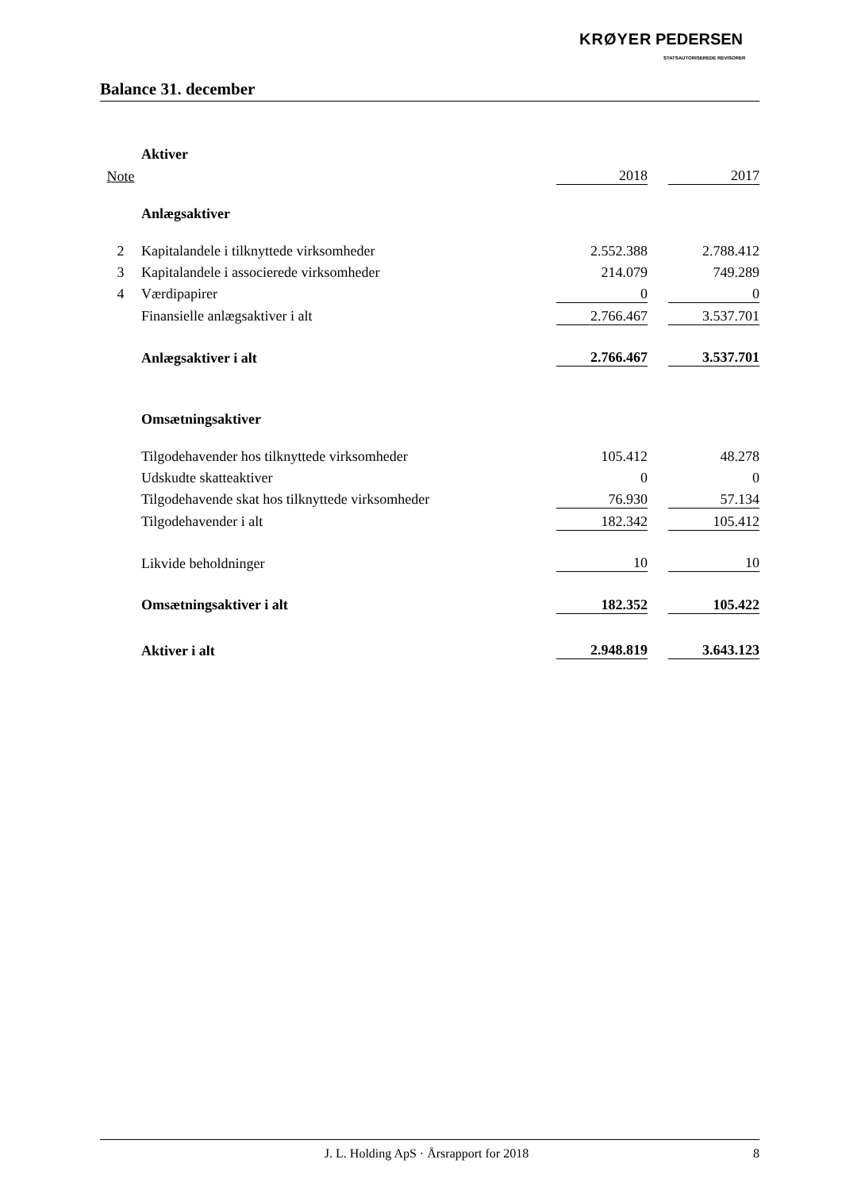KRØYER PEDERSEN
STATSAUTORISEREDE REVISORER
Balance 31. december
| | Aktiver | | | |
| Note | | 2018 | | 2017 |
| | Anlægsaktiver | | | |
| 2 | Kapitalandele i tilknyttede virksomheder | 2.552.388 | | 2.788.412 |
| 3 | Kapitalandele i associerede virksomheder | 214.079 | | 749.289 |
| 4 | Værdipapirer | 0 | | 0 |
| | Finansielle anlægsaktiver i alt | 2.766.467 | | 3.537.701 |
| | Anlægsaktiver i alt | 2.766.467 | | 3.537.701 |
| | Omsætningsaktiver | | | |
| | Tilgodehavender hos tilknyttede virksomheder | 105.412 | | 48.278 |
| | Udskudte skatteaktiver | 0 | | 0 |
| | Tilgodehavende skat hos tilknyttede virksomheder | 76.930 | | 57.134 |
| | Tilgodehavender i alt | 182.342 | | 105.412 |
| | Likvide beholdninger | 10 | | 10 |
| | Omsætningsaktiver i alt | 182.352 | | 105.422 |
| | Aktiver i alt | 2.948.819 | | 3.643.123 |
J. L. Holding ApS · Årsrapport for 2018 8